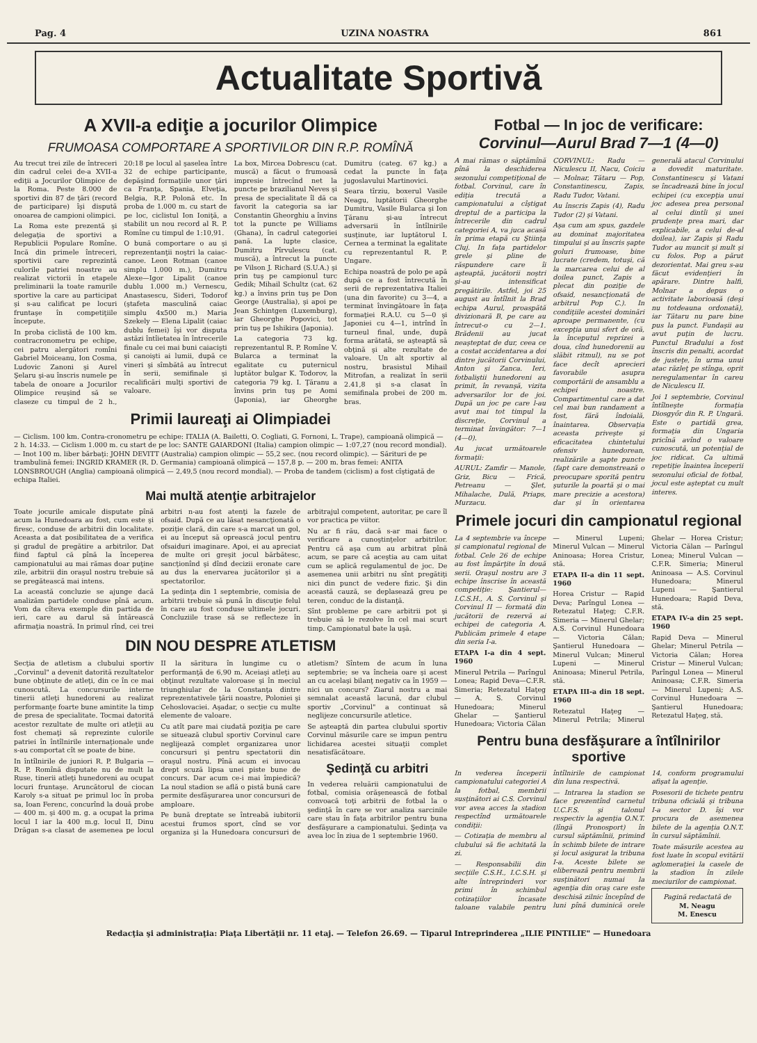Pag. 4 UZINA NOASTRA 861
Actualitate Sportivă
A XVII-a ediţie a jocurilor Olimpice
FRUMOASA COMPORTARE A SPORTIVILOR DIN R.P. ROMÎNĂ
Au trecut trei zile de întreceri din cadrul celei de-a XVII-a ediţii a Jocurilor Olimpice de la Roma. Peste 8.000 de sportivi din 87 de ţări (record de participare) îşi dispută onoarea de campioni olimpici.
La Roma este prezentă şi delegaţia de sportivi a Republicii Populare Romîne. Incă din primele întreceri, sportivii care reprezintă culorile patriei noastre au realizat victorii în etapele preliminarii la toate ramurile sportive la care au participat şi s-au calificat pe locuri fruntaşe în competiţiile începute.
In proba ciclistă de 100 km. contracronometru pe echipe, cei patru alergători romîni Gabriel Moiceanu, Ion Cosma, Ludovic Zanoni şi Aurel Şelaru şi-au înscris numele pe tabela de onoare a Jocurilor Olimpice reuşind să se claseze cu timpul de 2 h., 20:18 pe locul al şaselea între 32 de echipe participante, depăşind formaţiile unor ţări ca Franţa, Spania, Elveţia, Belgia, R.P. Polonă etc. In proba de 1.000 m. cu start de pe loc, ciclistul Ion Ioniţă, a stabilit un nou record al R. P. Romîne cu timpul de 1:10,91.
O bună comportare o au şi reprezentanţii noştri la caiac-canoe. Leon Rotman (canoe simplu 1.000 m.), Dumitru Alexe—Igor Lipalit (canoe dublu 1.000 m.) Vernescu, Anastasescu, Sideri, Todorof (ştafeta masculină caiac simplu 4x500 m.) Maria Szekely — Elena Lipalit (caiac dublu femei) îşi vor disputa astăzi întîietatea în întrecerile finale cu cei mai buni caiacişti şi canoişti ai lumii, după ce vineri şi sîmbătă au întrecut în serii, semifinale şi recalificări mulţi sportivi de valoare.
La box, Mircea Dobrescu (cat. muscă) a făcut o frumoasă impresie întrecînd net la puncte pe brazilianul Neves şi presa de specialitate îl dă ca favorit la categoria sa iar Constantin Gheorghiu a învins tot la puncte pe Williams (Ghana), în cadrul categoriei pană. La lupte clasice, Dumitru Pîrvulescu (cat. muscă), a întrecut la puncte pe Vilson J. Richard (S.U.A.) şi prin tuş pe campionul turc Gedik; Mihail Schultz (cat. 62 kg.) a învins prin tuş pe Don George (Australia), şi apoi pe Jean Schintgen (Luxemburg), iar Gheorghe Popovici, tot prin tuş pe Ishikira (Japonia).
La categoria 73 kg. reprezentantul R. P. Romîne V. Bularca a terminat la egalitate cu puternicul luptător bulgar K. Todorov, la categoria 79 kg. I. Ţăranu a învins prin tuş pe Aomi (Japonia), iar Gheorghe Dumitru (categ. 67 kg.) a cedat la puncte în faţa jugoslavului Martinovici.
Seara tîrziu, boxerul Vasile Neagu, luptătorii Gheorghe Dumitru, Vasile Bularca şi Ion Ţăranu şi-au întrecut adversarii în întîlnirile susţinute, iar luptătorul I. Cernea a terminat la egalitate cu reprezentantul R. P. Ungare.
Echipa noastră de polo pe apă după ce a fost întrecută în serii de reprezentativa Italiei (una din favorite) cu 3—4, a terminat învingătoare în faţa formaţiei R.A.U. cu 5—0 şi Japoniei cu 4—1, intrînd în turneul final, unde, după forma arătată, se aşteaptă să obţină şi alte rezultate de valoare. Un alt sportiv al nostru, brasistul Mihail Mitrofan, a realizat în serii 2.41,8 şi s-a clasat în semifinala probei de 200 m. bras.
Primii laureaţi ai Olimpiadei
— Ciclism. 100 km. Contra-cronometru pe echipe: ITALIA (A. Bailetti, O. Cogliati, G. Fornoni, L. Trape), campioană olimpică — 2 h. 14:33. — Ciclism 1.000 m. cu start de pe loc: SANTE GAIARDONI (Italia) campion olimpic — 1:07,27 (nou record mondial). — Inot 100 m. liber bărbaţi: JOHN DEVITT (Australia) campion olimpic — 55,2 sec. (nou record olimpic). — Sărituri de pe trambulină femei: INGRID KRAMER (R. D. Germania) campioană olimpică — 157,8 p. — 200 m. bras femei: ANITA LONSBROUGH (Anglia) campioană olimpică — 2,49,5 (nou record mondial). — Proba de tandem (ciclism) a fost cîştigată de echipa Italiei.
Mai multă atenţie arbitrajelor
Toate jocurile amicale disputate pînă acum la Hunedoara au fost, cum este şi firesc, conduse de arbitrii din localitate. Aceasta a dat posibilitatea de a verifica şi gradul de pregătire a arbitrilor. Dat fiind faptul că pînă la începerea campionatului au mai rămas doar puţine zile, arbitrii din oraşul nostru trebuie să se pregătească mai intens.
La această concluzie se ajunge dacă analizăm partidele conduse pînă acum. Vom da cîteva exemple din partida de ieri, care au darul să întărească afirmaţia noastră. In primul rînd, cei trei arbitri n-au fost atenţi la fazele de ofsaid. După ce au lăsat nesancţionată o poziţie clară, din care s-a marcat un gol, ei au început să oprească jocul pentru ofsaiduri imaginare. Apoi, ei au apreciat de multe ori greşit jocul bărbătesc, sancţionînd şi dînd decizii eronate care au dus la enervarea jucătorilor şi a spectatorilor.
La şedinţa din 1 septembrie, comisia de arbitrii trebuie să pună în discuţie felul în care au fost conduse ultimele jocuri. Concluziile trase să se reflecteze în arbitrajul competent, autoritar, pe care îl vor practica pe viitor.
Nu ar fi rău, dacă s-ar mai face o verificare a cunoştinţelor arbitrilor. Pentru că aşa cum au arbitrat pînă acum, se pare că aceştia au cam uitat cum se aplică regulamentul de joc. De asemenea unii arbitri nu sînt pregătiţi nici din punct de vedere fizic. Şi din această cauză, se deplasează greu pe teren, conduc de la distanţă.
Sînt probleme pe care arbitrii pot şi trebuie să le rezolve în cel mai scurt timp. Campionatul bate la uşă.
DIN NOU DESPRE ATLETISM
Secţia de atletism a clubului sportiv „Corvinul" a devenit datorită rezultatelor bune obţinute de atleţi, din ce în ce mai cunoscută. La concursurile interne tinerii atleţi hunedoreni au realizat performanţe foarte bune amintite la timp de presa de specialitate. Tocmai datorită acestor rezultate de multe ori atleţii au fost chemaţi să reprezinte culorile patriei în întîlnirile internaţionale unde s-au comportat cît se poate de bine.
In întîlnirile de juniori R. P. Bulgaria — R. P. Romînă disputate nu de mult la Ruse, tinerii atleţi hunedoreni au ocupat locuri fruntaşe. Aruncătorul de ciocan Karoly s-a situat pe primul loc în proba sa, Ioan Ferenc, concurînd la două probe — 400 m. şi 400 m. g. a ocupat la prima locul I iar la 400 m.g. locul II, Dinu Drăgan s-a clasat de asemenea pe locul II la săritura în lungime cu o performanţă de 6,90 m. Aceiaşi atleţi au obţinut rezultate valoroase şi în meciul triunghiular de la Constanţa dintre reprezentativele ţării noastre, Poloniei şi Cehoslovaciei. Aşadar, o secţie cu multe elemente de valoare.
Cu atît pare mai ciudată poziţia pe care se situează clubul sportiv Corvinul care neglijează complet organizarea unor concursuri şi pentru spectatorii din oraşul nostru. Pînă acum ei invocau drept scuză lipsa unei piste bune de concurs. Dar acum ce-i mai împiedică? La noul stadion se află o pistă bună care permite desfăşurarea unor concursuri de amploare.
Pe bună dreptate se întreabă iubitorii acestui frumos sport, cînd se vor organiza şi la Hunedoara concursuri de atletism? Sîntem de acum în luna septembrie; se va încheia oare şi acest an cu acelaşi bilanţ negativ ca în 1959 — nici un concurs? Ziarul nostru a mai semnalat această lacună, dar clubul sportiv „Corvinul" a continuat să neglijeze concursurile atletice.
Se aşteaptă din partea clubului sportiv Corvinul măsurile care se impun pentru lichidarea acestei situaţii complet nesatisfăcătoare.
Şedinţă cu arbitri
In vederea reluării campionatului de fotbal, comisia orăşenească de fotbal convoacă toţi arbitrii de fotbal la o şedinţă în care se vor analiza sarcinile care stau în faţa arbitrilor pentru buna desfăşurare a campionatului. Şedinţa va avea loc în ziua de 1 septembrie 1960.
Fotbal — In joc de verificare:
Corvinul—Aurul Brad 7—1 (4—0)
A mai rămas o săptămînă pînă la deschiderea sezonului competiţional de fotbal. Corvinul, care în ediţia trecută a campionatului a cîştigat dreptul de a participa la întrecerile din cadrul categoriei A, va juca acasă în prima etapă cu Ştiinţa Cluj. In faţa partidelor grele şi pline de răspundere care îi aşteaptă, jucătorii noştri şi-au intensificat pregătirile. Astfel, joi 25 august au întîlnit la Brad echipa Aurul, proaspătă divizionară B, pe care au întrecut-o cu 2—1. Brădenii au jucat neaşteptat de dur, ceea ce a costat accidentarea a doi dintre jucătorii Corvinului, Anton şi Zanca. Ieri, fotbaliştii hunedoreni au primit, în revanşă, vizita adversarilor lor de joi. După un joc pe care l-au avut mai tot timpul la discreţie, Corvinul a terminat învingător: 7—1 (4—0).
Au jucat următoarele formaţii:
AURUL: Zamfir — Manole, Griz, Bicu — Frică, Petreanu — Şlet, Mihalache, Dulă, Priaps, Murzacu.
CORVINUL: Radu — Niculescu II, Nacu, Coiciu — Molnar, Tătaru — Pop, Constantinescu, Zapis, Radu Tudor, Vatani.
Au înscris Zapis (4), Radu Tudor (2) şi Vatani.
Aşa cum am spus, gazdele au dominat majoritatea timpului şi au înscris şapte goluri frumoase, bine lucrate (credem, totuşi, că la marcarea celui de al doilea punct, Zapis a plecat din poziţie de ofsaid, nesancţionată de arbitrul Pop C.). In condiţiile acestei dominări aproape permanente, (cu excepţia unui sfert de oră, la începutul reprizei a doua, cînd hunedorenii au slăbit ritmul), nu se pot face decît aprecieri favorabile asupra comportării de ansamblu a echipei noastre. Compartimentul care a dat cel mai bun randament a fost, fără îndoială, înaintarea. Observaţia aceasta priveşte şi eficacitatea chintetului ofensiv hunedorean, realizările a şapte puncte (fapt care demonstrează o preocupare sporită pentru şuturile la poartă şi o mai mare precizie a acestora) dar şi în orientarea generală atacul Corvinului a dovedit maturitate. Constantinescu şi Vatani se încadrează bine în jocul echipei (cu excepţia unui joc adesea prea personal al celui dintîi şi unei prudenţe prea mari, dar explicabile, a celui de-al doilea), iar Zapis şi Radu Tudor au muncit şi mult şi cu folos. Pop a părut dezorientat. Mai greu s-au făcut evidenţieri în apărare. Dintre halfi, Molnar a depus o activitate laborioasă (deşi nu totdeauna ordonată), iar Tătaru nu pare bine pus la punct. Fundaşii au avut puţin de lucru. Punctul Bradului a fost înscris din penalti, acordat de justeţe, în urma unui atac răzleţ pe stînga, oprit neregulamentar în careu de Niculescu II.
Joi 1 septembrie, Corvinul întîlneşte formaţia Diosgyőr din R. P. Ungară. Este o partidă grea, formaţia din Ungaria pricînă avînd o valoare cunoscută, un potenţial de joc ridicat. Ca ultimă repetiţie înaintea începerii sezonului oficial de fotbal, jocul este aşteptat cu mult interes.
Primele jocuri din campionatul regional
La 4 septembrie va începe şi campionatul regional de fotbal. Cele 26 de echipe au fost împărţite în două serii. Oraşul nostru are 3 echipe înscrise în această competiţie: Şantierul—I.C.S.H., A. S. Corvinul şi Corvinul II — formată din jucătorii de rezervă ai echipei de categoria A. Publicăm primele 4 etape din seria I-a.
ETAPA I-a din 4 sept. 1960
Minerul Petrila — Parîngul Lonea; Rapid Deva—C.F.R. Simeria; Retezatul Haţeg — A. S. Corvinul Hunedoara; Minerul Ghelar — Şantierul Hunedoara; Victoria Călan — Minerul Lupeni; Minerul Vulcan — Minerul Aninoasa; Horea Cristur, stă.
ETAPA II-a din 11 sept. 1960
Horea Cristur — Rapid Deva; Parîngul Lonea — Retezatul Haţeg; C.F.R. Simeria — Minerul Ghelar; A.S. Corvinul Hunedoara — Victoria Călan; Şantierul Hunedoara — Minerul Vulcan; Minerul Lupeni — Minerul Aninoasa; Minerul Petrila, stă.
ETAPA III-a din 18 sept. 1960
Retezatul Haţeg — Minerul Petrila; Minerul Ghelar — Horea Cristur; Victoria Călan — Parîngul Lonea; Minerul Vulcan — C.F.R. Simeria; Minerul Aninoasa — A.S. Corvinul Hunedoara; Minerul Lupeni — Şantierul Hunedoara; Rapid Deva, stă.
ETAPA IV-a din 25 sept. 1960
Rapid Deva — Minerul Ghelar; Minerul Petrila — Victoria Călan; Horea Cristur — Minerul Vulcan; Parîngul Lonea — Minerul Aninoasa; C.F.R. Simeria — Minerul Lupeni; A.S. Corvinul Hunedoara — Şantierul Hunedoara; Retezatul Haţeg, stă.
Pentru buna desfăşurare a întîlnirilor sportive
In vederea începerii campionatului categoriei A la fotbal, membrii susţinători ai C.S. Corvinul vor avea acces la stadion respectînd următoarele condiţii:
— Cotizaţia de membru al clubului să fie achitată la zi.
— Responsabilii din secţiile C.S.H., I.C.S.H. şi alte întreprinderi vor primi în schimbul cotizaţiilor încasate taloane valabile pentru întîlnirile de campionat din luna respectivă.
— Intrarea la stadion se face prezentînd carnetul U.C.F.S. şi talonul respectiv la agenţia O.N.T. (lîngă Pronosport) în cursul săptămînii, primind în schimb bilete de intrare şi locul asigurat la tribuna I-a. Aceste bilete se eliberează pentru membrii susţinători numai la agenţia din oraş care este deschisă zilnic începînd de luni pînă duminică orele 14, conform programului afişat la agenţie.
Posesorii de tichete pentru tribuna oficială şi tribuna I-a sector D. îşi vor procura de asemenea bilete de la agenţia O.N.T. în cursul săptămînii.
Toate măsurile acestea au fost luate în scopul evitării aglomeraţiei la casele de la stadion în zilele meciurilor de campionat.
Pagină redactată de
M. Neagu
M. Enescu
Redacţia şi administraţia: Piaţa Libertăţii nr. 11 etaj. — Telefon 26.69. — Tiparul Intreprinderea „ILIE PINTILIE" — Hunedoara